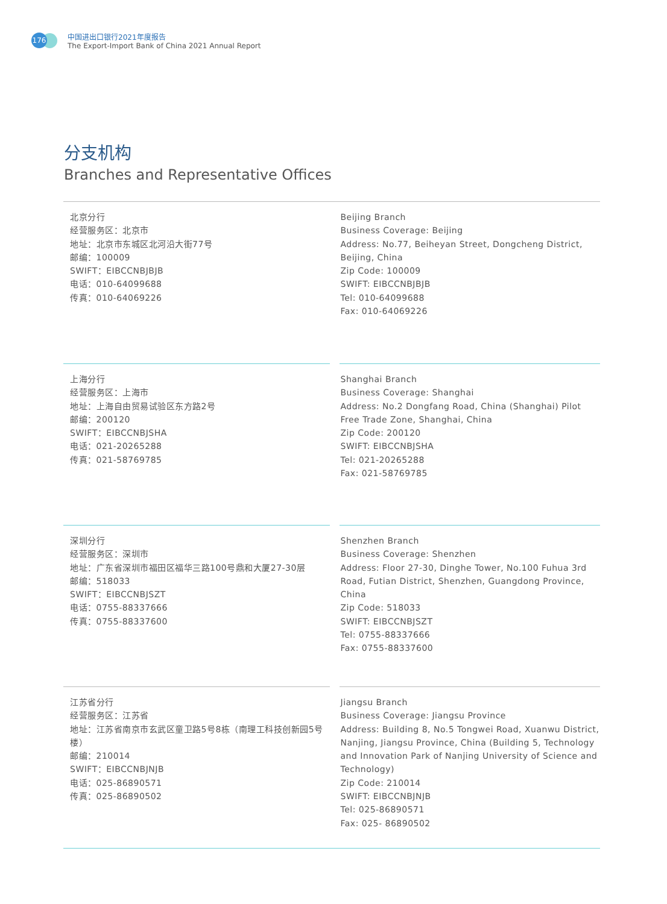176
中国进出口银行2021年度报告
The Export-Import Bank of China 2021 Annual Report
分支机构
Branches and Representative Offices
北京分行
经营服务区：北京市
地址：北京市东城区北河沿大街77号
邮编：100009
SWIFT：EIBCCNBJBJB
电话：010-64099688
传真：010-64069226
Beijing Branch
Business Coverage: Beijing
Address: No.77, Beiheyan Street, Dongcheng District, Beijing, China
Zip Code: 100009
SWIFT: EIBCCNBJBJB
Tel: 010-64099688
Fax: 010-64069226
上海分行
经营服务区：上海市
地址：上海自由贸易试验区东方路2号
邮编：200120
SWIFT：EIBCCNBJSHA
电话：021-20265288
传真：021-58769785
Shanghai Branch
Business Coverage: Shanghai
Address: No.2 Dongfang Road, China (Shanghai) Pilot Free Trade Zone, Shanghai, China
Zip Code: 200120
SWIFT: EIBCCNBJSHA
Tel: 021-20265288
Fax: 021-58769785
深圳分行
经营服务区：深圳市
地址：广东省深圳市福田区福华三路100号鼎和大厦27-30层
邮编：518033
SWIFT：EIBCCNBJSZT
电话：0755-88337666
传真：0755-88337600
Shenzhen Branch
Business Coverage: Shenzhen
Address: Floor 27-30, Dinghe Tower, No.100 Fuhua 3rd Road, Futian District, Shenzhen, Guangdong Province, China
Zip Code: 518033
SWIFT: EIBCCNBJSZT
Tel: 0755-88337666
Fax: 0755-88337600
江苏省分行
经营服务区：江苏省
地址：江苏省南京市玄武区童卫路5号8栋（南理工科技创新园5号楼）
邮编：210014
SWIFT：EIBCCNBJNJB
电话：025-86890571
传真：025-86890502
Jiangsu Branch
Business Coverage: Jiangsu Province
Address: Building 8, No.5 Tongwei Road, Xuanwu District, Nanjing, Jiangsu Province, China (Building 5, Technology and Innovation Park of Nanjing University of Science and Technology)
Zip Code: 210014
SWIFT: EIBCCNBJNJB
Tel: 025-86890571
Fax: 025- 86890502